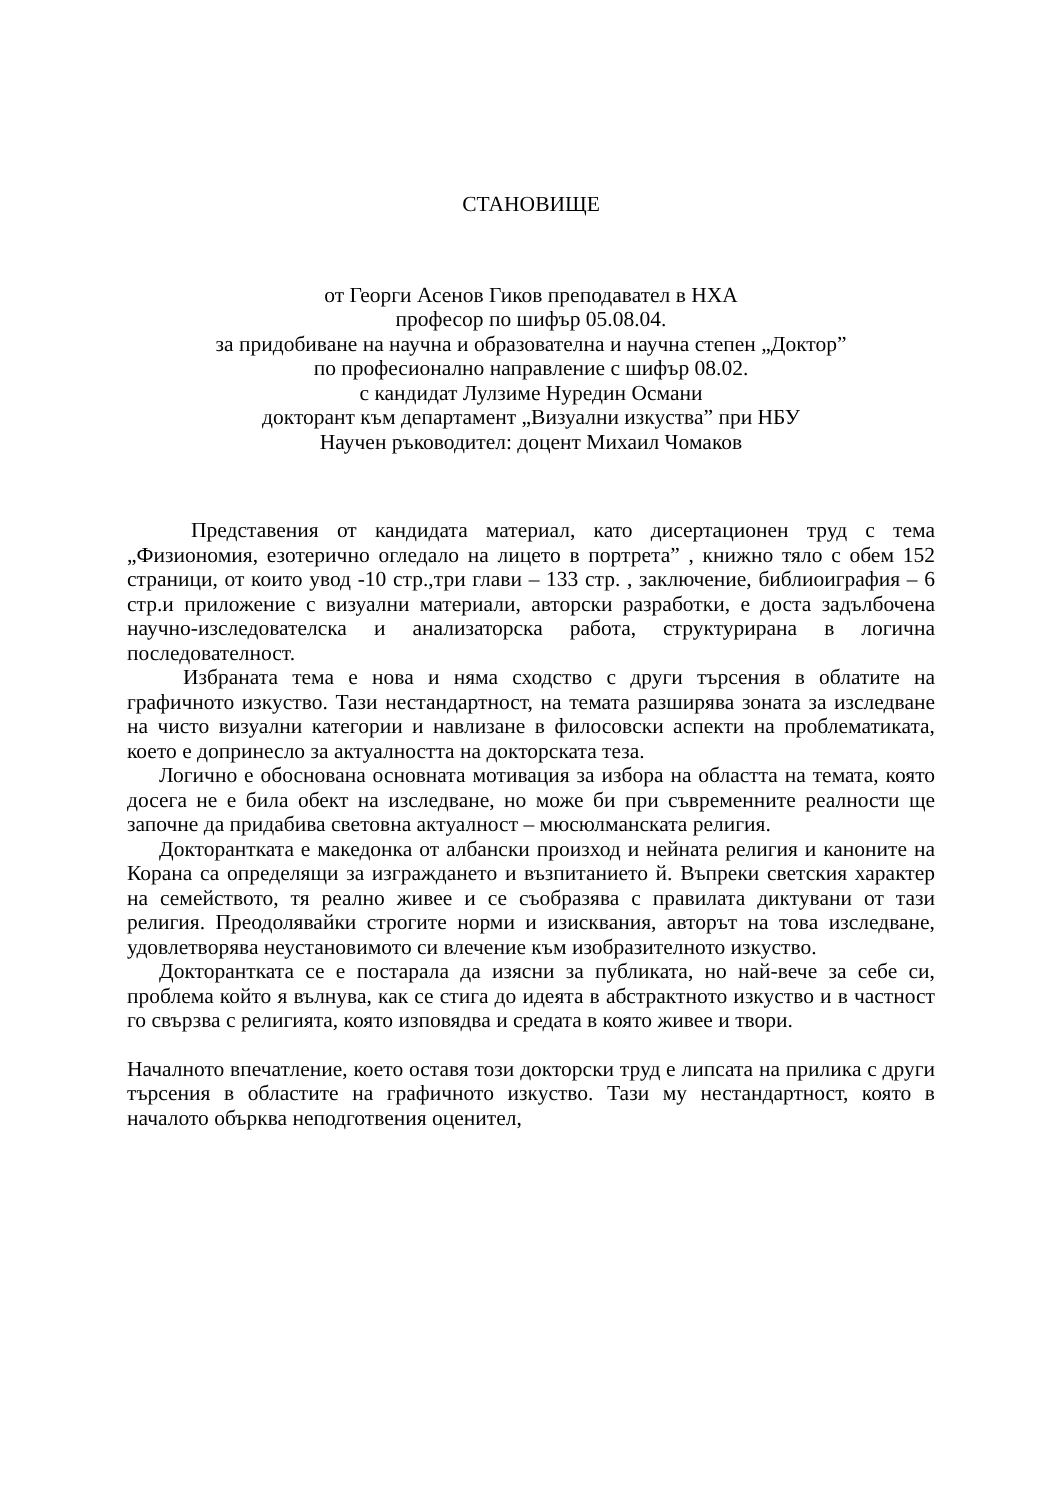СТАНОВИЩЕ
от Георги Асенов Гиков преподавател в НХА
професор по шифър 05.08.04.
за придобиване на научна и образователна и научна степен „Доктор”
по професионално направление с шифър 08.02.
с кандидат Лулзиме Нуредин Османи
докторант към департамент „Визуални изкуства” при НБУ
Научен ръководител: доцент Михаил Чомаков
Представения от кандидата материал, като дисертационен труд с тема „Физиономия, езотерично огледало на лицето в портрета” , книжно тяло с обем 152 страници, от които увод -10 стр.,три глави – 133 стр. , заключение, библиоиграфия – 6 стр.и приложение с визуални материали, авторски разработки, е доста задълбочена научно-изследователска и анализаторска работа, структурирана в логична последователност.
Избраната тема е нова и няма сходство с други търсения в облатите на графичното изкуство. Тази нестандартност, на темата разширява зоната за изследване на чисто визуални категории и навлизане в филосовски аспекти на проблематиката, което е допринесло за актуалността на докторската теза.
Логично е обоснована основната мотивация за избора на областта на темата, която досега не е била обект на изследване, но може би при съвременните реалности ще започне да придабива световна актуалност – мюсюлманската религия.
Докторантката е македонка от албански произход и нейната религия и каноните на Корана са определящи за изграждането и възпитанието й. Въпреки светския характер на семейството, тя реално живее и се съобразява с правилата диктувани от тази религия. Преодолявайки строгите норми и изисквания, авторът на това изследване, удовлетворява неустановимото си влечение към изобразителното изкуство.
Докторантката се е постарала да изясни за публиката, но най-вече за себе си, проблема който я вълнува, как се стига до идеята в абстрактното изкуство и в частност го свързва с религията, която изповядва и средата в която живее и твори.
Началното впечатление, което оставя този докторски труд е липсата на прилика с други търсения в областите на графичното изкуство. Тази му нестандартност, която в началото обърква неподготвения оценител,